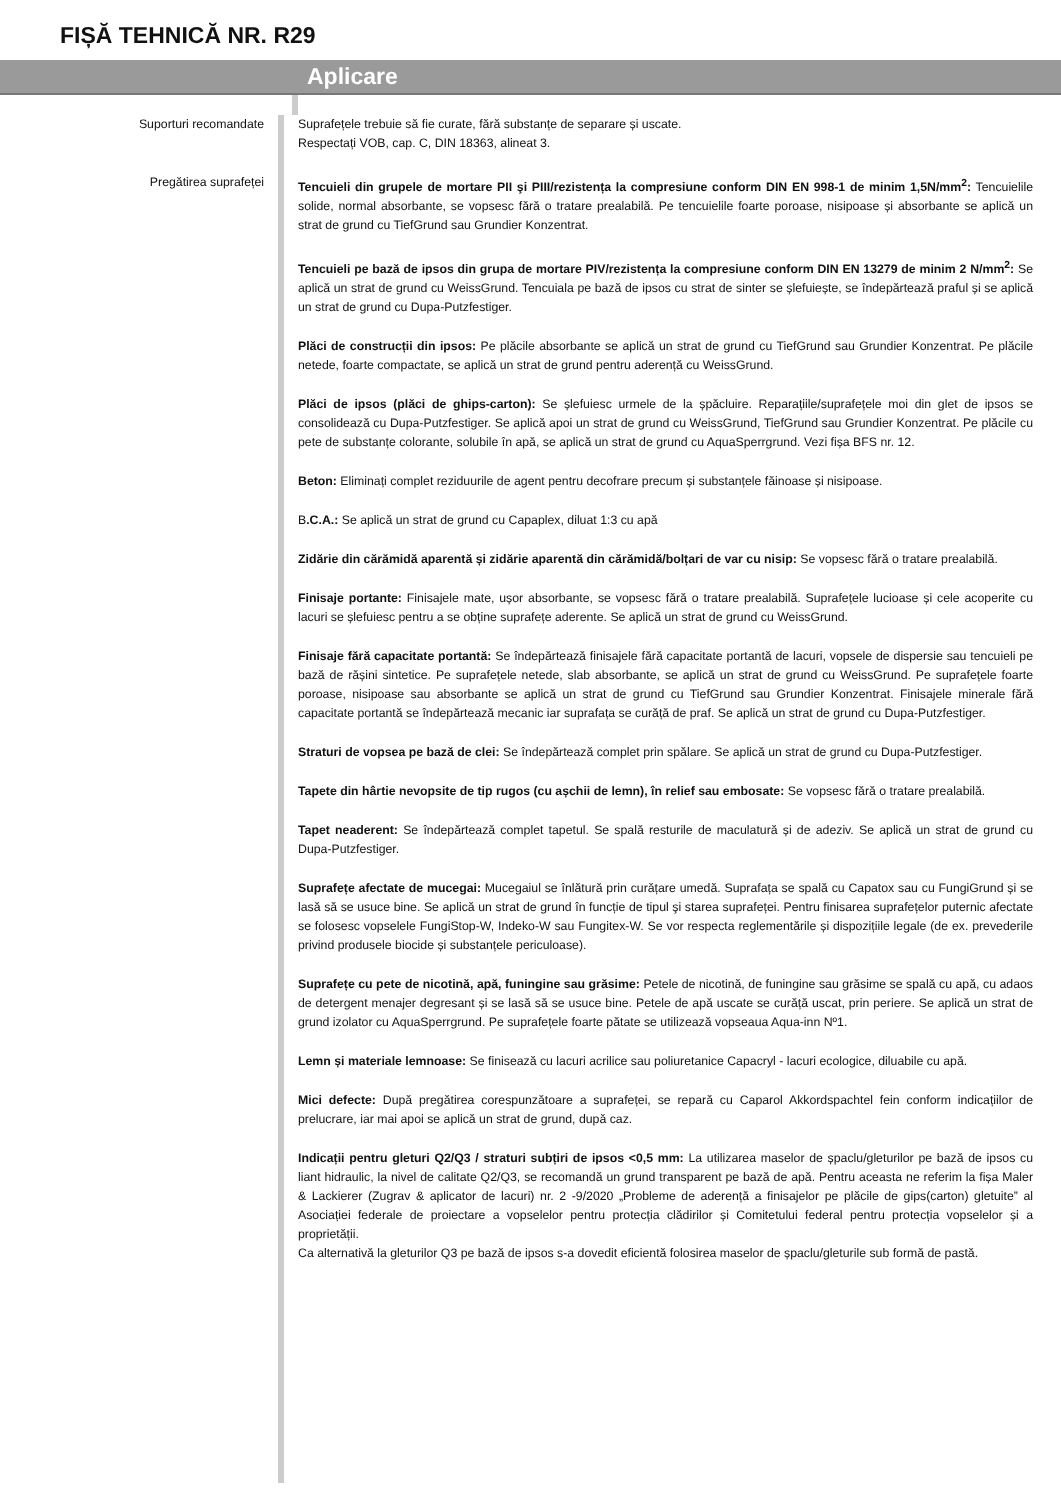FIȘĂ TEHNICĂ NR. R29
Aplicare
Suporturi recomandate Suprafețele trebuie să fie curate, fără substanțe de separare și uscate.
Respectați VOB, cap. C, DIN 18363, alineat 3.
Pregătirea suprafeței Tencuieli din grupele de mortare PII şi PIII/rezistența la compresiune conform DIN EN 998-1 de minim 1,5N/mm<sup>2</sup>: Tencuielile solide, normal absorbante, se vopsesc fără o tratare prealabilă. Pe tencuielile foarte poroase, nisipoase și absorbante se aplică un strat de grund cu TiefGrund sau Grundier Konzentrat.
Tencuieli pe bază de ipsos din grupa de mortare PIV/rezistența la compresiune conform DIN EN 13279 de minim 2 N/mm<sup>2</sup>: Se aplică un strat de grund cu WeissGrund. Tencuiala pe bază de ipsos cu strat de sinter se șlefuiește, se îndepărtează praful și se aplică un strat de grund cu Dupa-Putzfestiger.
Plăci de construcții din ipsos: Pe plăcile absorbante se aplică un strat de grund cu TiefGrund sau Grundier Konzentrat. Pe plăcile netede, foarte compactate, se aplică un strat de grund pentru aderență cu WeissGrund.
Plăci de ipsos (plăci de ghips-carton): Se șlefuiesc urmele de la șpăcluire. Reparațiile/suprafețele moi din glet de ipsos se consolidează cu Dupa-Putzfestiger. Se aplică apoi un strat de grund cu WeissGrund, TiefGrund sau Grundier Konzentrat. Pe plăcile cu pete de substanțe colorante, solubile în apă, se aplică un strat de grund cu AquaSperrgrund. Vezi fișa BFS nr. 12.
Beton: Eliminați complet reziduurile de agent pentru decofrare precum și substanțele făinoase și nisipoase.
B.C.A.: Se aplică un strat de grund cu Capaplex, diluat 1:3 cu apă
Zidărie din cărămidă aparentă și zidărie aparentă din cărămidă/bolțari de var cu nisip: Se vopsesc fără o tratare prealabilă.
Finisaje portante: Finisajele mate, ușor absorbante, se vopsesc fără o tratare prealabilă. Suprafețele lucioase și cele acoperite cu lacuri se șlefuiesc pentru a se obține suprafețe aderente. Se aplică un strat de grund cu WeissGrund.
Finisaje fără capacitate portantă: Se îndepărtează finisajele fără capacitate portantă de lacuri, vopsele de dispersie sau tencuieli pe bază de rășini sintetice. Pe suprafețele netede, slab absorbante, se aplică un strat de grund cu WeissGrund. Pe suprafețele foarte poroase, nisipoase sau absorbante se aplică un strat de grund cu TiefGrund sau Grundier Konzentrat. Finisajele minerale fără capacitate portantă se îndepărtează mecanic iar suprafața se curăță de praf. Se aplică un strat de grund cu Dupa-Putzfestiger.
Straturi de vopsea pe bază de clei: Se îndepărtează complet prin spălare. Se aplică un strat de grund cu Dupa-Putzfestiger.
Tapete din hârtie nevopsite de tip rugos (cu așchii de lemn), în relief sau embosate: Se vopsesc fără o tratare prealabilă.
Tapet neaderent: Se îndepărtează complet tapetul. Se spală resturile de maculatură și de adeziv. Se aplică un strat de grund cu Dupa-Putzfestiger.
Suprafețe afectate de mucegai: Mucegaiul se înlătură prin curățare umedă. Suprafața se spală cu Capatox sau cu FungiGrund și se lasă să se usuce bine. Se aplică un strat de grund în funcție de tipul şi starea suprafeței. Pentru finisarea suprafețelor puternic afectate se folosesc vopselele FungiStop-W, Indeko-W sau Fungitex-W. Se vor respecta reglementările și dispozițiile legale (de ex. prevederile privind produsele biocide și substanțele periculoase).
Suprafețe cu pete de nicotină, apă, funingine sau grăsime: Petele de nicotină, de funingine sau grăsime se spală cu apă, cu adaos de detergent menajer degresant și se lasă să se usuce bine. Petele de apă uscate se curăță uscat, prin periere. Se aplică un strat de grund izolator cu AquaSperrgrund. Pe suprafețele foarte pătate se utilizează vopseaua Aqua-inn Nº1.
Lemn și materiale lemnoase: Se finisează cu lacuri acrilice sau poliuretanice Capacryl - lacuri ecologice, diluabile cu apă.
Mici defecte: După pregătirea corespunzătoare a suprafeței, se repară cu Caparol Akkordspachtel fein conform indicațiilor de prelucrare, iar mai apoi se aplică un strat de grund, după caz.
Indicații pentru gleturi Q2/Q3 / straturi subțiri de ipsos <0,5 mm: La utilizarea maselor de șpaclu/gleturilor pe bază de ipsos cu liant hidraulic, la nivel de calitate Q2/Q3, se recomandă un grund transparent pe bază de apă. Pentru aceasta ne referim la fișa Maler & Lackierer (Zugrav & aplicator de lacuri) nr. 2 -9/2020 „Probleme de aderență a finisajelor pe plăcile de gips(carton) gletuite” al Asociației federale de proiectare a vopselelor pentru protecția clădirilor și Comitetului federal pentru protecția vopselelor și a proprietății.
Ca alternativă la gleturilor Q3 pe bază de ipsos s-a dovedit eficientă folosirea maselor de șpaclu/gleturile sub formă de pastă.